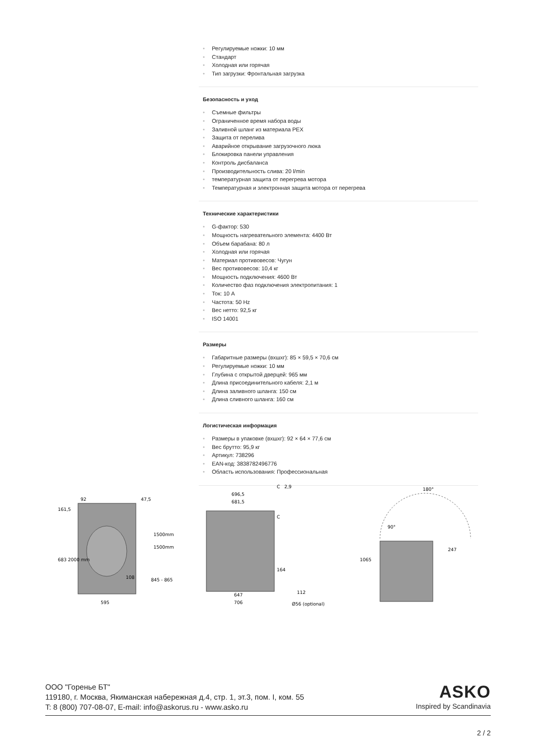• Регулируемые ножки: 10 мм
• Стандарт
• Холодная или горячая
• Тип загрузки: Фронтальная загрузка
Безопасность и уход
• Съемные фильтры
• Ограниченное время набора воды
• Заливной шланг из материала PEX
• Защита от перелива
• Аварийное открывание загрузочного люка
• Блокировка панели управления
• Контроль дисбаланса
• Производительность слива: 20 l/min
• температурная защита от перегрева мотора
• Температурная и электронная защита мотора от перегрева
Технические характеристики
• G-фактор: 530
• Мощность нагревательного элемента: 4400 Вт
• Объем барабана: 80 л
• Холодная или горячая
• Материал противовесов: Чугун
• Вес противовесов: 10,4 кг
• Мощность подключения: 4600 Вт
• Количество фаз подключения электропитания: 1
• Ток: 10 A
• Частота: 50 Hz
• Вес нетто: 92,5 кг
• ISO 14001
Размеры
• Габаритные размеры (вхшхг): 85 × 59,5 × 70,6 см
• Регулируемые ножки: 10 мм
• Глубина с открытой дверцей: 965 мм
• Длина присоединительного кабеля: 2,1 м
• Длина заливного шланга: 150 см
• Длина сливного шланга: 160 см
Логистическая информация
• Размеры в упаковке (вхшхг): 92 × 64 × 77,6 см
• Вес брутто: 95,9 кг
• Артикул: 738296
• EAN-код: 3838782496776
• Область использования: Профессиональная
92
47,5
1500mm
1500mm
108
595
161,5
683
2000 mm
845 - 865
696,5
681,5
C
2,9
C
164
647
706
112
Ø56 (optional)
180°
90°
247
1065
ООО "Горенье БТ"
119180, г. Москва, Якиманская набережная д.4, стр. 1, эт.3, пом. I, ком. 55
T: 8 (800) 707-08-07, E-mail: info@askorus.ru - www.asko.ru
ASKO
Inspired by Scandinavia
2 / 2